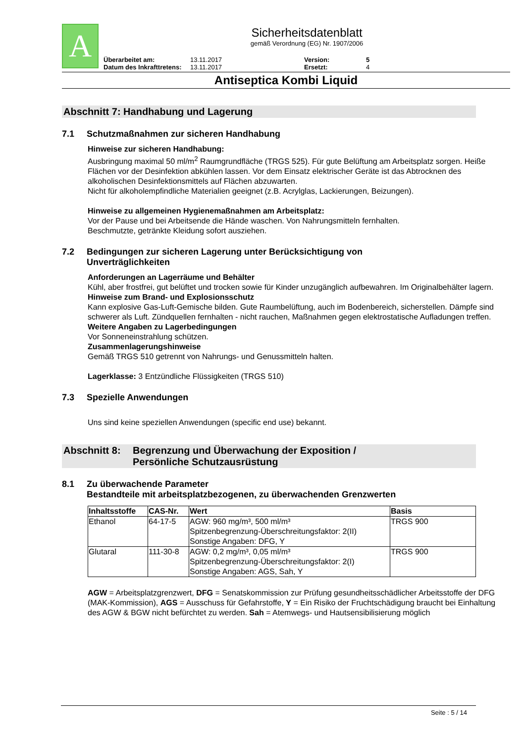A
Sicherheitsdatenblatt
gemäß Verordnung (EG) Nr. 1907/2006
Überarbeitet am: 13.11.2017 Version: 5 Datum des Inkrafttretens: 13.11.2017 Ersetzt: 4
Antiseptica Kombi Liquid
Abschnitt 7: Handhabung und Lagerung
7.1 Schutzmaßnahmen zur sicheren Handhabung
Hinweise zur sicheren Handhabung:
Ausbringung maximal 50 ml/m<sup>2</sup> Raumgrundfläche (TRGS 525). Für gute Belüftung am Arbeitsplatz sorgen. Heiße Flächen vor der Desinfektion abkühlen lassen. Vor dem Einsatz elektrischer Geräte ist das Abtrocknen des alkoholischen Desinfektionsmittels auf Flächen abzuwarten.
Nicht für alkoholempfindliche Materialien geeignet (z.B. Acrylglas, Lackierungen, Beizungen).
Hinweise zu allgemeinen Hygienemaßnahmen am Arbeitsplatz:
Vor der Pause und bei Arbeitsende die Hände waschen. Von Nahrungsmitteln fernhalten.
Beschmutzte, getränkte Kleidung sofort ausziehen.
7.2 Bedingungen zur sicheren Lagerung unter Berücksichtigung von
Unverträglichkeiten
Anforderungen an Lagerräume und Behälter
Kühl, aber frostfrei, gut belüftet und trocken sowie für Kinder unzugänglich aufbewahren. Im Originalbehälter lagern.
Hinweise zum Brand- und Explosionsschutz
Kann explosive Gas-Luft-Gemische bilden. Gute Raumbelüftung, auch im Bodenbereich, sicherstellen. Dämpfe sind schwerer als Luft. Zündquellen fernhalten - nicht rauchen, Maßnahmen gegen elektrostatische Aufladungen treffen.
Weitere Angaben zu Lagerbedingungen
Vor Sonneneinstrahlung schützen.
Zusammenlagerungshinweise
Gemäß TRGS 510 getrennt von Nahrungs- und Genussmitteln halten.
Lagerklasse: 3 Entzündliche Flüssigkeiten (TRGS 510)
7.3 Spezielle Anwendungen
Uns sind keine speziellen Anwendungen (specific end use) bekannt.
Abschnitt 8: Begrenzung und Überwachung der Exposition /
Persönliche Schutzausrüstung
8.1 Zu überwachende Parameter
Bestandteile mit arbeitsplatzbezogenen, zu überwachenden Grenzwerten
| Inhaltsstoffe | CAS-Nr. | Wert | Basis |
| --- | --- | --- | --- |
| Ethanol | 64-17-5 | AGW: 960 mg/m³, 500 ml/m³ Spitzenbegrenzung-Überschreitungsfaktor: 2(II) Sonstige Angaben: DFG, Y | TRGS 900 |
| Glutaral | 111-30-8 | AGW: 0,2 mg/m³, 0,05 ml/m³ Spitzenbegrenzung-Überschreitungsfaktor: 2(I) Sonstige Angaben: AGS, Sah, Y | TRGS 900 |
AGW = Arbeitsplatzgrenzwert, DFG = Senatskommission zur Prüfung gesundheitsschädlicher Arbeitsstoffe der DFG (MAK-Kommission), AGS = Ausschuss für Gefahrstoffe, Y = Ein Risiko der Fruchtschädigung braucht bei Einhaltung des AGW & BGW nicht befürchtet zu werden. Sah = Atemwegs- und Hautsensibilisierung möglich
Seite : 5 / 14